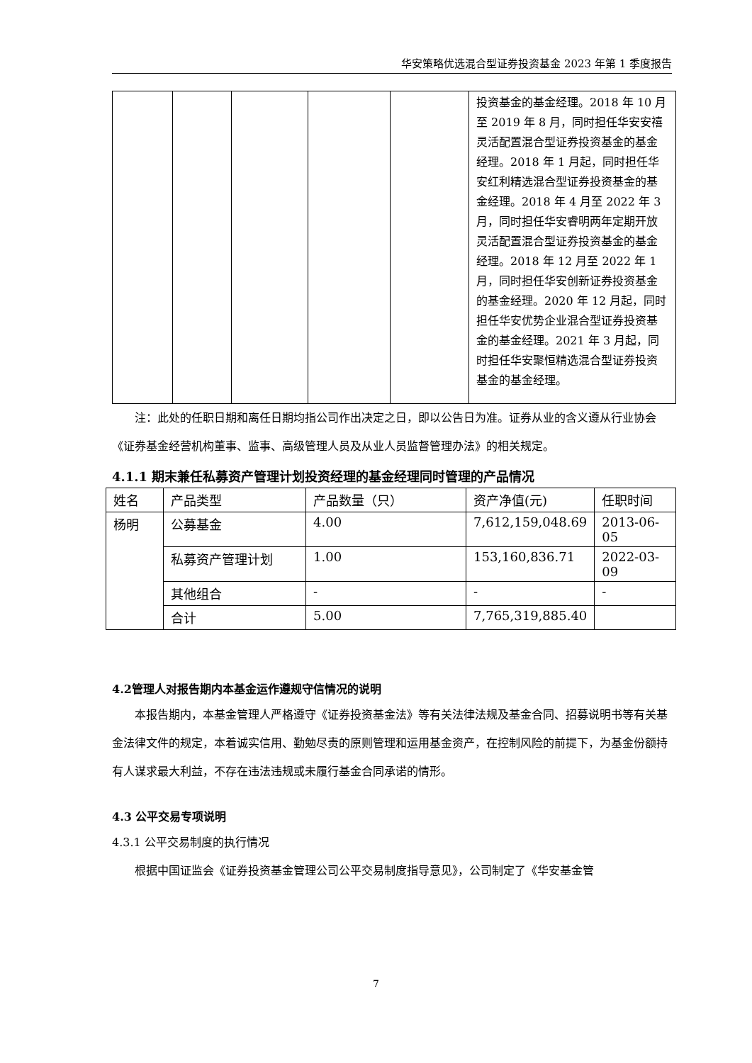华安策略优选混合型证券投资基金 2023 年第 1 季度报告
| | | | | | 投资基金的基金经理。2018 年 10 月至 2019 年 8 月，同时担任华安安禧灵活配置混合型证券投资基金的基金经理。2018 年 1 月起，同时担任华安红利精选混合型证券投资基金的基金经理。2018 年 4 月至 2022 年 3 月，同时担任华安睿明两年定期开放灵活配置混合型证券投资基金的基金经理。2018 年 12 月至 2022 年 1 月，同时担任华安创新证券投资基金的基金经理。2020 年 12 月起，同时担任华安优势企业混合型证券投资基金的基金经理。2021 年 3 月起，同时担任华安聚恒精选混合型证券投资基金的基金经理。 |
注：此处的任职日期和离任日期均指公司作出决定之日，即以公告日为准。证券从业的含义遵从行业协会《证券基金经营机构董事、监事、高级管理人员及从业人员监督管理办法》的相关规定。
4.1.1 期末兼任私募资产管理计划投资经理的基金经理同时管理的产品情况
| 姓名 | 产品类型 | 产品数量（只） | 资产净值(元) | 任职时间 |
| 杨明 | 公募基金 | 4.00 | 7,612,159,048.69 | 2013-06-05 |
| | 私募资产管理计划 | 1.00 | 153,160,836.71 | 2022-03-09 |
| | 其他组合 | - | - | - |
| | 合计 | 5.00 | 7,765,319,885.40 | |
4.2管理人对报告期内本基金运作遵规守信情况的说明
本报告期内，本基金管理人严格遵守《证券投资基金法》等有关法律法规及基金合同、招募说明书等有关基金法律文件的规定，本着诚实信用、勤勉尽责的原则管理和运用基金资产，在控制风险的前提下，为基金份额持有人谋求最大利益，不存在违法违规或未履行基金合同承诺的情形。
4.3 公平交易专项说明
4.3.1 公平交易制度的执行情况
根据中国证监会《证券投资基金管理公司公平交易制度指导意见》，公司制定了《华安基金管
7